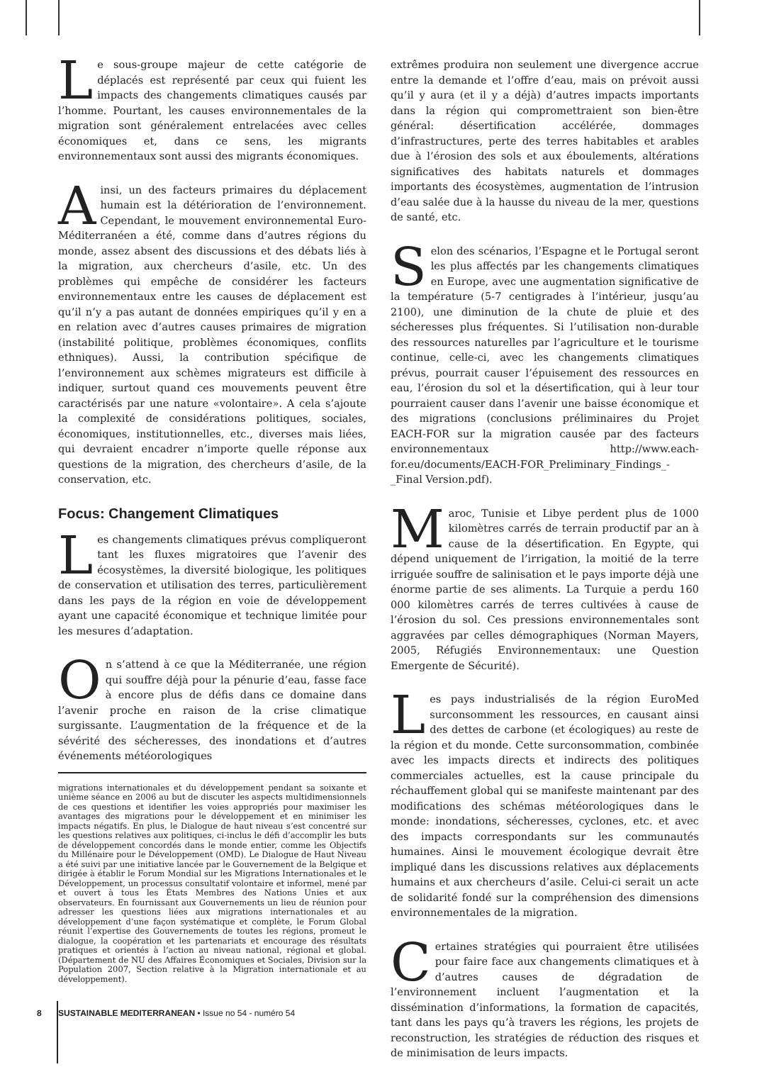Le sous-groupe majeur de cette catégorie de déplacés est représenté par ceux qui fuient les impacts des changements climatiques causés par l’homme. Pourtant, les causes environnementales de la migration sont généralement entrelacées avec celles économiques et, dans ce sens, les migrants environnementaux sont aussi des migrants économiques.
Ainsi, un des facteurs primaires du déplacement humain est la détérioration de l’environnement. Cependant, le mouvement environnemental Euro-Méditerranéen a été, comme dans d’autres régions du monde, assez absent des discussions et des débats liés à la migration, aux chercheurs d’asile, etc. Un des problèmes qui empêche de considérer les facteurs environnementaux entre les causes de déplacement est qu’il n’y a pas autant de données empiriques qu’il y en a en relation avec d’autres causes primaires de migration (instabilité politique, problèmes économiques, conflits ethniques). Aussi, la contribution spécifique de l’environnement aux schèmes migrateurs est difficile à indiquer, surtout quand ces mouvements peuvent être caractérisés par une nature «volontaire». A cela s’ajoute la complexité de considérations politiques, sociales, économiques, institutionnelles, etc., diverses mais liées, qui devraient encadrer n’importe quelle réponse aux questions de la migration, des chercheurs d’asile, de la conservation, etc.
Focus: Changement Climatiques
Les changements climatiques prévus compliqueront tant les fluxes migratoires que l’avenir des écosystèmes, la diversité biologique, les politiques de conservation et utilisation des terres, particulièrement dans les pays de la région en voie de développement ayant une capacité économique et technique limitée pour les mesures d’adaptation.
On s’attend à ce que la Méditerranée, une région qui souffre déjà pour la pénurie d’eau, fasse face à encore plus de défis dans ce domaine dans l’avenir proche en raison de la crise climatique surgissante. L’augmentation de la fréquence et de la sévérité des sécheresses, des inondations et d’autres événements météorologiques
migrations internationales et du développement pendant sa soixante et unième séance en 2006 au but de discuter les aspects multidimensionnels de ces questions et identifier les voies appropriés pour maximiser les avantages des migrations pour le développement et en minimiser les impacts négatifs. En plus, le Dialogue de haut niveau s’est concentré sur les questions relatives aux politiques, ci-inclus le défi d’accomplir les buts de développement concordés dans le monde entier, comme les Objectifs du Millénaire pour le Développement (OMD). Le Dialogue de Haut Niveau a été suivi par une initiative lancée par le Gouvernement de la Belgique et dirigée à établir le Forum Mondial sur les Migrations Internationales et le Développement, un processus consultatif volontaire et informel, mené par et ouvert à tous les États Membres des Nations Unies et aux observateurs. En fournissant aux Gouvernements un lieu de réunion pour adresser les questions liées aux migrations internationales et au développement d’une façon systématique et complète, le Forum Global réunit l’expertise des Gouvernements de toutes les régions, promeut le dialogue, la coopération et les partenariats et encourage des résultats pratiques et orientés à l’action au niveau national, régional et global. (Département de NU des Affaires Économiques et Sociales, Division sur la Population 2007, Section relative à la Migration internationale et au développement).
extrêmes produira non seulement une divergence accrue entre la demande et l’offre d’eau, mais on prévoit aussi qu’il y aura (et il y a déjà) d’autres impacts importants dans la région qui compromettraient son bien-être général: désertification accélérée, dommages d’infrastructures, perte des terres habitables et arables due à l’érosion des sols et aux éboulements, altérations significatives des habitats naturels et dommages importants des écosystèmes, augmentation de l’intrusion d’eau salée due à la hausse du niveau de la mer, questions de santé, etc.
Selon des scénarios, l’Espagne et le Portugal seront les plus affectés par les changements climatiques en Europe, avec une augmentation significative de la température (5-7 centigrades à l’intérieur, jusqu’au 2100), une diminution de la chute de pluie et des sécheresses plus fréquentes. Si l’utilisation non-durable des ressources naturelles par l’agriculture et le tourisme continue, celle-ci, avec les changements climatiques prévus, pourrait causer l’épuisement des ressources en eau, l’érosion du sol et la désertification, qui à leur tour pourraient causer dans l’avenir une baisse économique et des migrations (conclusions préliminaires du Projet EACH-FOR sur la migration causée par des facteurs environnementaux http://www.each-for.eu/documents/EACH-FOR_Preliminary_Findings_-_Final Version.pdf).
Maroc, Tunisie et Libye perdent plus de 1000 kilomètres carrés de terrain productif par an à cause de la désertification. En Egypte, qui dépend uniquement de l’irrigation, la moitié de la terre irriguée souffre de salinisation et le pays importe déjà une énorme partie de ses aliments. La Turquie a perdu 160 000 kilomètres carrés de terres cultivées à cause de l’érosion du sol. Ces pressions environnementales sont aggravées par celles démographiques (Norman Mayers, 2005, Réfugiés Environnementaux: une Question Emergente de Sécurité).
Les pays industrialisés de la région EuroMed surconsomment les ressources, en causant ainsi des dettes de carbone (et écologiques) au reste de la région et du monde. Cette surconsommation, combinée avec les impacts directs et indirects des politiques commerciales actuelles, est la cause principale du réchauffement global qui se manifeste maintenant par des modifications des schémas météorologiques dans le monde: inondations, sécheresses, cyclones, etc. et avec des impacts correspondants sur les communautés humaines. Ainsi le mouvement écologique devrait être impliqué dans les discussions relatives aux déplacements humains et aux chercheurs d’asile. Celui-ci serait un acte de solidarité fondé sur la compréhension des dimensions environnementales de la migration.
Certaines stratégies qui pourraient être utilisées pour faire face aux changements climatiques et à d’autres causes de dégradation de l’environnement incluent l’augmentation et la dissémination d’informations, la formation de capacités, tant dans les pays qu’à travers les régions, les projets de reconstruction, les stratégies de réduction des risques et de minimisation de leurs impacts.
8 SUSTAINABLE MEDITERRANEAN • Issue no 54 - numéro 54